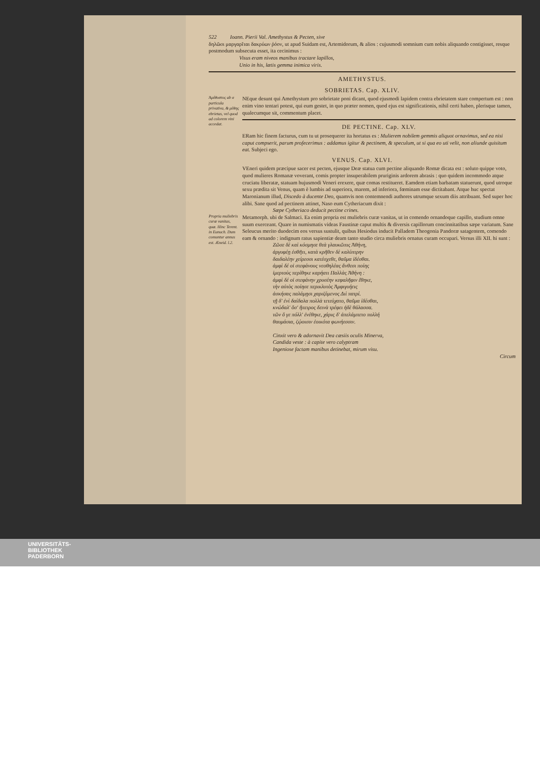522 Ioann. Pierii Val. Amethystus & Pecten, sive
δηλῶσι μαργαρῖται δακρύων ῥόον, ut apud Suidam est, Artemidorum, & alios : cujusmodi somnium cum nobis aliquando contigisset, resque postmodum subsecuta esset, ita cecinimus :
Visus eram niveos manibus tractare lapillos,
Unio in his, lætis gemma inimica viris.
AMETHYSTUS.
SOBRIETAS. Cap. XLIV.
Ἀμέθυστος ab α particula privativa, & μέθης ebrietas, vel quod ad colorem vini accedat.
NEque desunt qui Amethystum pro sobrietate poni dicant, quod ejusmodi lapidem contra ebrietatem stare compertum est : non enim vino tentari potest, qui eum gestet, in quo præter nomen, quod ejus est significationis, nihil certi habeo, plerisque tamen, qualecumque sit, commentum placet.
DE PECTINE. Cap. XLV.
ERam hic finem facturus, cum tu ut prosequerer ita hortatus es : Mulierem nobilem gemmis aliquot ornavimus, sed ea nisi caput compserit, parum profecerimus : addamus igitur & pectinem, & speculum, ut si qua eo uti velit, non aliunde quisitum eat. Subjeci ego.
VENUS. Cap. XLVI.
VEneri quidem præcipue sacer est pecten, ejusque Deæ statua cum pectine aliquando Romæ dicata est : soluto quippe voto, quod mulieres Romanæ voverant, comis propter insuperabilem pruriginis ardorem abrasis : quo quidem incommodo atque cruciatu liberatæ, statuam hujusmodi Veneri erexere, quæ comas restitueret. Eamdem etiam barbatam statuerunt, quod utroque sexu prædita sit Venus, quam è lumbis ad superiora, marem, ad inferiora, fœminam esse dictitabant. Atque huc spectat Maronianum illud, Discedo à ducente Deo, quamvis non contemnendi authores utrumque sexum diis attribuant. Sed super hoc alibi. Sane quod ad pectinem attinet, Naso eum Cytheriacum dixit :
Sæpe Cytheriaco deducit pectine crines.
Propria muliebris curæ vanitas, quæ. Hinc Terent. in Eunuch. Dum comuntur annus est. Æneid. l.2.
Metamorph. ubi de Salmaci. Ea enim propria est muliebris curæ vanitas, ut in comendo ornandoque capillo, studium omne suum exerceant. Quare in numismatis videas Faustinæ caput multis & diversis capillorum concinnitatibus sæpe variatum. Sane Seleucus merito duodecim eos versus sustulit, quibus Hesiodus inducit Palladem Theogonia Pandoræ satagentem, comendo eam & ornando : indignum ratus sapientiæ deam tanto studio circa muliebris ornatus curam occupari. Versus illi XII. hi sunt :
Ζῶσε δὲ καὶ κόσμησε θεὰ γλαυκῶπις Ἀθήνη,
ἀργυφέῃ ἐσθῆτι, κατὰ κρῆθεν δὲ καλύπτρην
δαιδαλέην χείρεσσι κατέσχεθε, θαῦμα ἰδέσθαι.
ἀμφὶ δέ οἱ στεφάνους νεοθηλέας ἄνθεσι ποίης
ἱμερτοὺς περίθηκε καρήατι Παλλὰς Ἀθήνη :
ἀμφὶ δέ οἱ στεφάνην χρυσέην κεφαλῆφιν ἔθηκε,
τὴν αὐτὸς ποίησε περικλυτὸς Ἀμφιγυήεις
ἀσκήσας παλάμῃσι χαριζόμενος Διὶ πατρί.
τῇ δ' ἐνὶ δαίδαλα πολλὰ τετεύχατο, θαῦμα ἰδέσθαι,
κνώδαλ' ὅσ' ἤπειρος δεινὰ τρέφει ἠδὲ θάλασσα.
τῶν ὅ γε πόλλ' ἐνέθηκε, χάρις δ' ἀπελάμπετο πολλή
θαυμάσια, ζῴοισιν ἐοικότα φωνήεσσιν.
Cinxit vero & adornavit Dea cæsiis oculis Minerva,
Candida veste : à capite vero calyptram
Ingeniose factam manibus detinebat, mirum visu.
Circum
UNIVERSITÄTS-
BIBLIOTHEK
PADERBORN